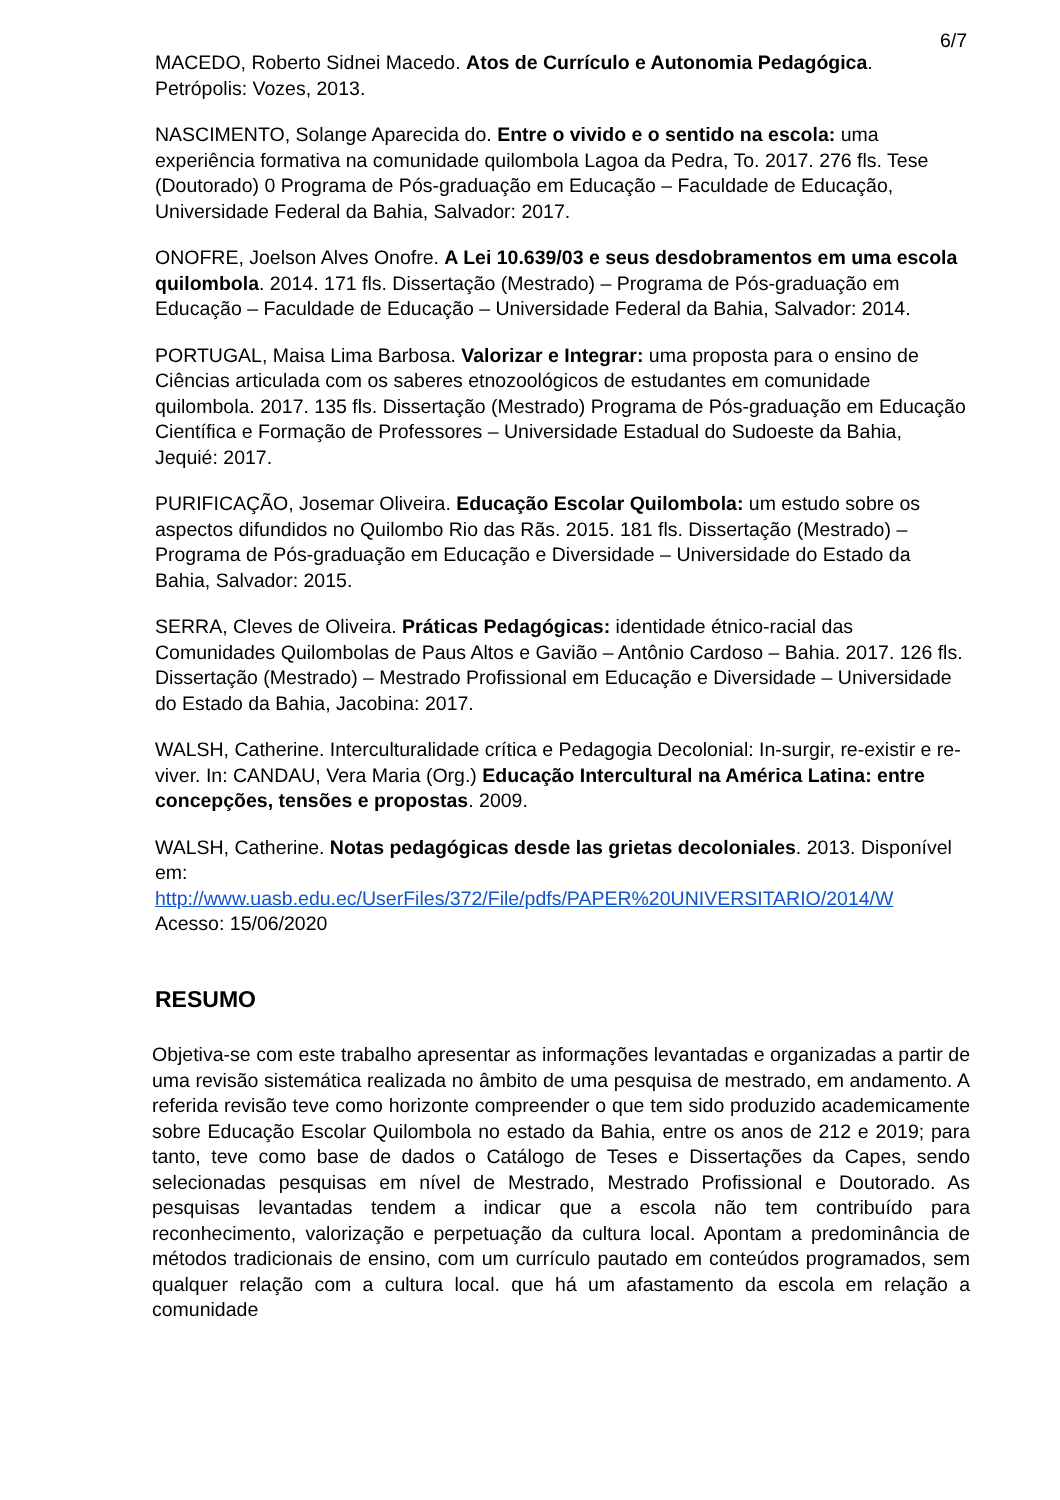6/7
MACEDO, Roberto Sidnei Macedo. Atos de Currículo e Autonomia Pedagógica. Petrópolis: Vozes, 2013.
NASCIMENTO, Solange Aparecida do. Entre o vivido e o sentido na escola: uma experiência formativa na comunidade quilombola Lagoa da Pedra, To. 2017. 276 fls. Tese (Doutorado) 0 Programa de Pós-graduação em Educação – Faculdade de Educação, Universidade Federal da Bahia, Salvador: 2017.
ONOFRE, Joelson Alves Onofre. A Lei 10.639/03 e seus desdobramentos em uma escola quilombola. 2014. 171 fls. Dissertação (Mestrado) – Programa de Pós-graduação em Educação – Faculdade de Educação – Universidade Federal da Bahia, Salvador: 2014.
PORTUGAL, Maisa Lima Barbosa. Valorizar e Integrar: uma proposta para o ensino de Ciências articulada com os saberes etnozoológicos de estudantes em comunidade quilombola. 2017. 135 fls. Dissertação (Mestrado) Programa de Pós-graduação em Educação Científica e Formação de Professores – Universidade Estadual do Sudoeste da Bahia, Jequié: 2017.
PURIFICAÇÃO, Josemar Oliveira. Educação Escolar Quilombola: um estudo sobre os aspectos difundidos no Quilombo Rio das Rãs. 2015. 181 fls. Dissertação (Mestrado) – Programa de Pós-graduação em Educação e Diversidade – Universidade do Estado da Bahia, Salvador: 2015.
SERRA, Cleves de Oliveira. Práticas Pedagógicas: identidade étnico-racial das Comunidades Quilombolas de Paus Altos e Gavião – Antônio Cardoso – Bahia. 2017. 126 fls. Dissertação (Mestrado) – Mestrado Profissional em Educação e Diversidade – Universidade do Estado da Bahia, Jacobina: 2017.
WALSH, Catherine. Interculturalidade crítica e Pedagogia Decolonial: In-surgir, re-existir e re-viver. In: CANDAU, Vera Maria (Org.) Educação Intercultural na América Latina: entre concepções, tensões e propostas. 2009.
WALSH, Catherine. Notas pedagógicas desde las grietas decoloniales. 2013. Disponível em:
http://www.uasb.edu.ec/UserFiles/372/File/pdfs/PAPER%20UNIVERSITARIO/2014/W
Acesso: 15/06/2020
RESUMO
Objetiva-se com este trabalho apresentar as informações levantadas e organizadas a partir de uma revisão sistemática realizada no âmbito de uma pesquisa de mestrado, em andamento. A referida revisão teve como horizonte compreender o que tem sido produzido academicamente sobre Educação Escolar Quilombola no estado da Bahia, entre os anos de 212 e 2019; para tanto, teve como base de dados o Catálogo de Teses e Dissertações da Capes, sendo selecionadas pesquisas em nível de Mestrado, Mestrado Profissional e Doutorado. As pesquisas levantadas tendem a indicar que a escola não tem contribuído para reconhecimento, valorização e perpetuação da cultura local. Apontam a predominância de métodos tradicionais de ensino, com um currículo pautado em conteúdos programados, sem qualquer relação com a cultura local. que há um afastamento da escola em relação a comunidade